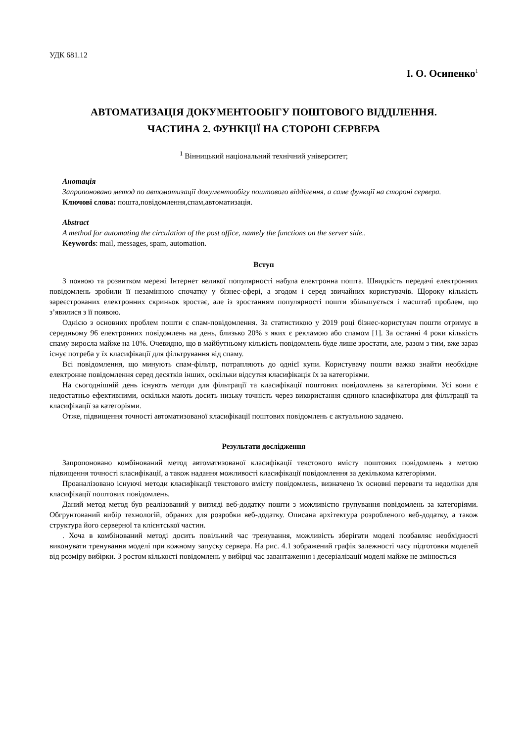УДК 681.12
І. О. Осипенко<sup>1</sup>
АВТОМАТИЗАЦІЯ ДОКУМЕНТООБІГУ ПОШТОВОГО ВІДДІЛЕННЯ.
ЧАСТИНА 2. ФУНКЦІЇ НА СТОРОНІ СЕРВЕРА
<sup>1</sup> Вінницький національний технічний університет;
Анотація
Запропоновано метод по автоматизації документообігу поштового відділення, а саме функції на стороні сервера.
Ключові слова: пошта,повідомлення,спам,автоматизація.
Abstract
A method for automating the circulation of the post office, namely the functions on the server side..
Keywords: mail, messages, spam, automation.
Вступ
З появою та розвитком мережі Інтернет великої популярності набула електронна пошта. Швидкість передачі електронних повідомлень зробили її незамінною спочатку у бізнес-сфері, а згодом і серед звичайних користувачів. Щороку кількість зареєстрованих електронних скриньок зростає, але із зростанням популярності пошти збільшується і масштаб проблем, що з’явилися з її появою.
Однією з основних проблем пошти є спам-повідомлення. За статистикою у 2019 році бізнес-користувач пошти отримує в середньому 96 електронних повідомлень на день, близько 20% з яких є рекламою або спамом [1]. За останні 4 роки кількість спаму виросла майже на 10%. Очевидно, що в майбутньому кількість повідомлень буде лише зростати, але, разом з тим, вже зараз існує потреба у їх класифікації для фільтрування від спаму.
Всі повідомлення, що минують спам-фільтр, потрапляють до однієї купи. Користувачу пошти важко знайти необхідне електронне повідомлення серед десятків інших, оскільки відсутня класифікація їх за категоріями.
На сьогоднішній день існують методи для фільтрації та класифікації поштових повідомлень за категоріями. Усі вони є недостатньо ефективними, оскільки мають досить низьку точність через використання єдиного класифікатора для фільтрації та класифікації за категоріями.
Отже, підвищення точності автоматизованої класифікації поштових повідомлень є актуальною задачею.
Результати дослідження
Запропоновано комбінований метод автоматизованої класифікації текстового вмісту поштових повідомлень з метою підвищення точності класифікації, а також надання можливості класифікації повідомлення за декількома категоріями.
Проаналізовано існуючі методи класифікації текстового вмісту повідомлень, визначено їх основні переваги та недоліки для класифікації поштових повідомлень.
Даний метод метод був реалізований у вигляді веб-додатку пошти з можливістю групування повідомлень за категоріями. Обгрунтований вибір технологій, обраних для розробки веб-додатку. Описана архітектура розробленого веб-додатку, а також структура його серверної та клієнтської частин.
. Хоча в комбінований методі досить повільний час тренування, можливість зберігати моделі позбавляє необхідності виконувати тренування моделі при кожному запуску сервера. На рис. 4.1 зображений графік залежності часу підготовки моделей від розміру вибірки. З ростом кількості повідомлень у вибірці час завантаження і десеріалізації моделі майже не змінюється